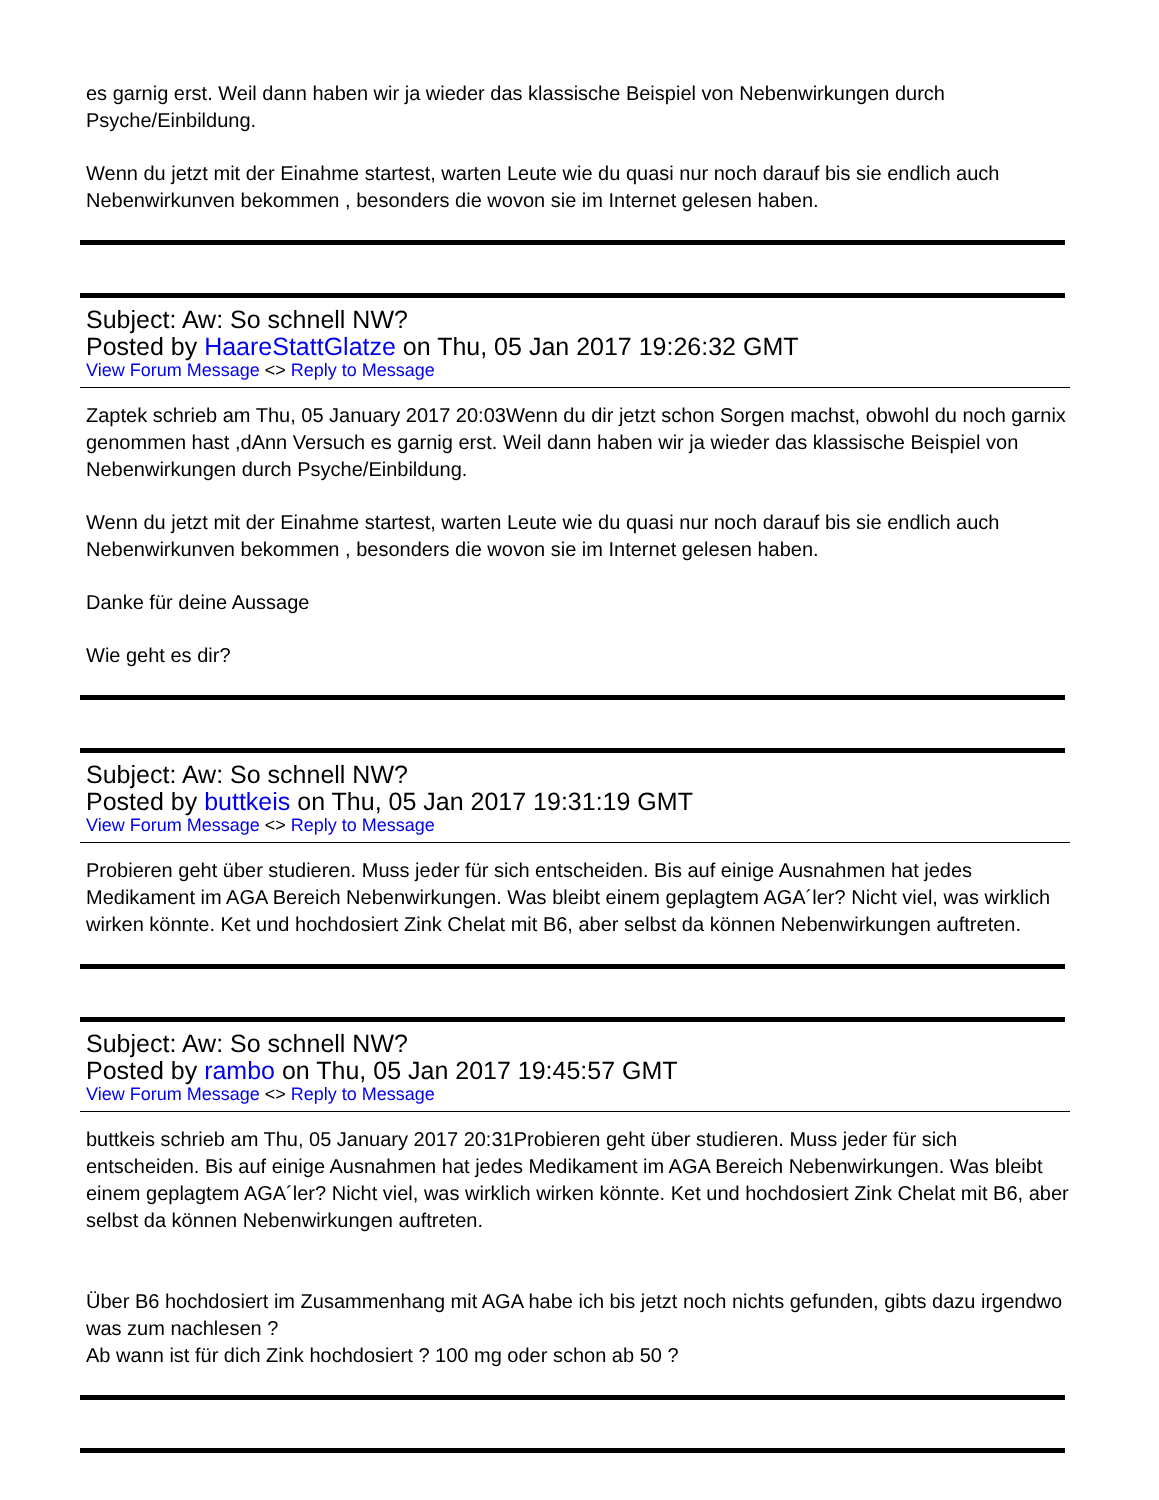es garnig erst. Weil dann haben wir ja wieder das klassische Beispiel von Nebenwirkungen durch Psyche/Einbildung.
Wenn du jetzt mit der Einahme startest, warten Leute wie du quasi nur noch darauf bis sie endlich auch Nebenwirkunven bekommen , besonders die wovon sie im Internet gelesen haben.
Subject: Aw: So schnell NW?
Posted by HaareStattGlatze on Thu, 05 Jan 2017 19:26:32 GMT
View Forum Message <> Reply to Message
Zaptek schrieb am Thu, 05 January 2017 20:03Wenn du dir jetzt schon Sorgen machst, obwohl du noch garnix genommen hast ,dAnn Versuch es garnig erst. Weil dann haben wir ja wieder das klassische Beispiel von Nebenwirkungen durch Psyche/Einbildung.
Wenn du jetzt mit der Einahme startest, warten Leute wie du quasi nur noch darauf bis sie endlich auch Nebenwirkunven bekommen , besonders die wovon sie im Internet gelesen haben.
Danke für deine Aussage
Wie geht es dir?
Subject: Aw: So schnell NW?
Posted by buttkeis on Thu, 05 Jan 2017 19:31:19 GMT
View Forum Message <> Reply to Message
Probieren geht über studieren. Muss jeder für sich entscheiden. Bis auf einige Ausnahmen hat jedes Medikament im AGA Bereich Nebenwirkungen. Was bleibt einem geplagtem AGA´ler? Nicht viel, was wirklich wirken könnte. Ket und hochdosiert Zink Chelat mit B6, aber selbst da können Nebenwirkungen auftreten.
Subject: Aw: So schnell NW?
Posted by rambo on Thu, 05 Jan 2017 19:45:57 GMT
View Forum Message <> Reply to Message
buttkeis schrieb am Thu, 05 January 2017 20:31Probieren geht über studieren. Muss jeder für sich entscheiden. Bis auf einige Ausnahmen hat jedes Medikament im AGA Bereich Nebenwirkungen. Was bleibt einem geplagtem AGA´ler? Nicht viel, was wirklich wirken könnte. Ket und hochdosiert Zink Chelat mit B6, aber selbst da können Nebenwirkungen auftreten.
Über B6 hochdosiert im Zusammenhang mit AGA habe ich bis jetzt noch nichts gefunden, gibts dazu irgendwo was zum nachlesen ?
Ab wann ist für dich Zink hochdosiert ? 100 mg oder schon ab 50 ?